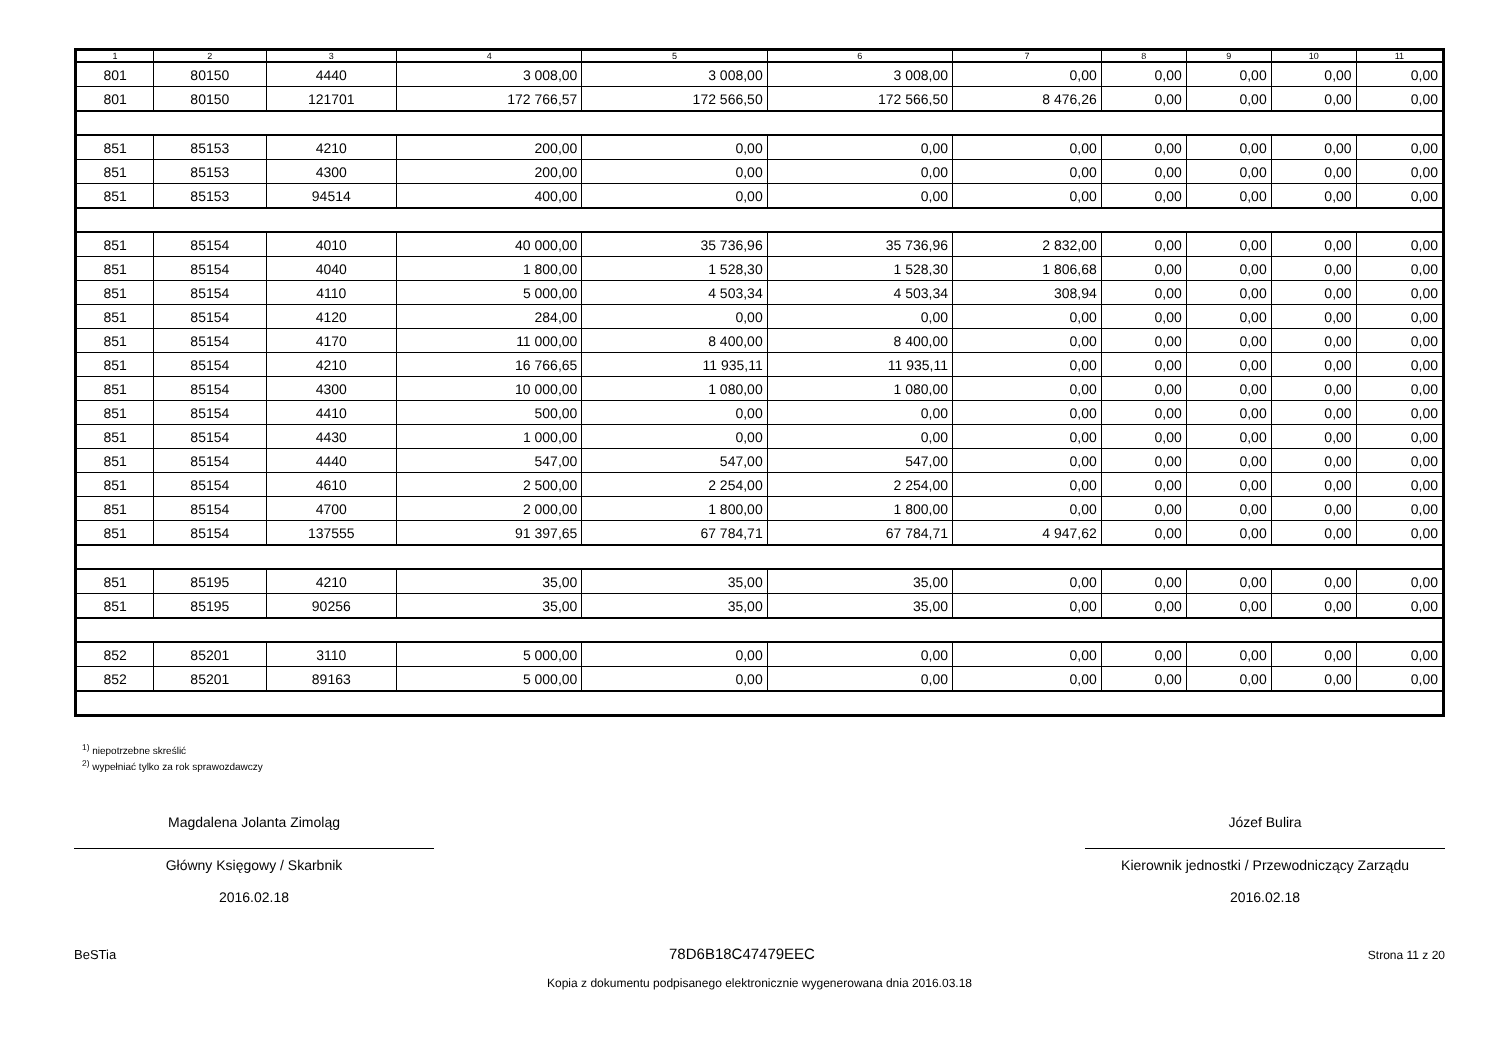| 1 | 2 | 3 | 4 | 5 | 6 | 7 | 8 | 9 | 10 | 11 |
| --- | --- | --- | --- | --- | --- | --- | --- | --- | --- | --- |
| 801 | 80150 | 4440 | 3 008,00 | 3 008,00 | 3 008,00 | 0,00 | 0,00 | 0,00 | 0,00 | 0,00 |
| 801 | 80150 | 121701 | 172 766,57 | 172 566,50 | 172 566,50 | 8 476,26 | 0,00 | 0,00 | 0,00 | 0,00 |
| 851 | 85153 | 4210 | 200,00 | 0,00 | 0,00 | 0,00 | 0,00 | 0,00 | 0,00 | 0,00 |
| 851 | 85153 | 4300 | 200,00 | 0,00 | 0,00 | 0,00 | 0,00 | 0,00 | 0,00 | 0,00 |
| 851 | 85153 | 94514 | 400,00 | 0,00 | 0,00 | 0,00 | 0,00 | 0,00 | 0,00 | 0,00 |
| 851 | 85154 | 4010 | 40 000,00 | 35 736,96 | 35 736,96 | 2 832,00 | 0,00 | 0,00 | 0,00 | 0,00 |
| 851 | 85154 | 4040 | 1 800,00 | 1 528,30 | 1 528,30 | 1 806,68 | 0,00 | 0,00 | 0,00 | 0,00 |
| 851 | 85154 | 4110 | 5 000,00 | 4 503,34 | 4 503,34 | 308,94 | 0,00 | 0,00 | 0,00 | 0,00 |
| 851 | 85154 | 4120 | 284,00 | 0,00 | 0,00 | 0,00 | 0,00 | 0,00 | 0,00 | 0,00 |
| 851 | 85154 | 4170 | 11 000,00 | 8 400,00 | 8 400,00 | 0,00 | 0,00 | 0,00 | 0,00 | 0,00 |
| 851 | 85154 | 4210 | 16 766,65 | 11 935,11 | 11 935,11 | 0,00 | 0,00 | 0,00 | 0,00 | 0,00 |
| 851 | 85154 | 4300 | 10 000,00 | 1 080,00 | 1 080,00 | 0,00 | 0,00 | 0,00 | 0,00 | 0,00 |
| 851 | 85154 | 4410 | 500,00 | 0,00 | 0,00 | 0,00 | 0,00 | 0,00 | 0,00 | 0,00 |
| 851 | 85154 | 4430 | 1 000,00 | 0,00 | 0,00 | 0,00 | 0,00 | 0,00 | 0,00 | 0,00 |
| 851 | 85154 | 4440 | 547,00 | 547,00 | 547,00 | 0,00 | 0,00 | 0,00 | 0,00 | 0,00 |
| 851 | 85154 | 4610 | 2 500,00 | 2 254,00 | 2 254,00 | 0,00 | 0,00 | 0,00 | 0,00 | 0,00 |
| 851 | 85154 | 4700 | 2 000,00 | 1 800,00 | 1 800,00 | 0,00 | 0,00 | 0,00 | 0,00 | 0,00 |
| 851 | 85154 | 137555 | 91 397,65 | 67 784,71 | 67 784,71 | 4 947,62 | 0,00 | 0,00 | 0,00 | 0,00 |
| 851 | 85195 | 4210 | 35,00 | 35,00 | 35,00 | 0,00 | 0,00 | 0,00 | 0,00 | 0,00 |
| 851 | 85195 | 90256 | 35,00 | 35,00 | 35,00 | 0,00 | 0,00 | 0,00 | 0,00 | 0,00 |
| 852 | 85201 | 3110 | 5 000,00 | 0,00 | 0,00 | 0,00 | 0,00 | 0,00 | 0,00 | 0,00 |
| 852 | 85201 | 89163 | 5 000,00 | 0,00 | 0,00 | 0,00 | 0,00 | 0,00 | 0,00 | 0,00 |
<sup>1)</sup> niepotrzebne skreślić
<sup>2)</sup> wypełniać tylko za rok sprawozdawczy
Magdalena Jolanta Zimoląg
Główny Księgowy / Skarbnik
2016.02.18
Józef Bulira
Kierownik jednostki / Przewodniczący Zarządu
2016.02.18
BeSTia 78D6B18C47479EEC Strona 11 z 20
Kopia z dokumentu podpisanego elektronicznie wygenerowana dnia 2016.03.18